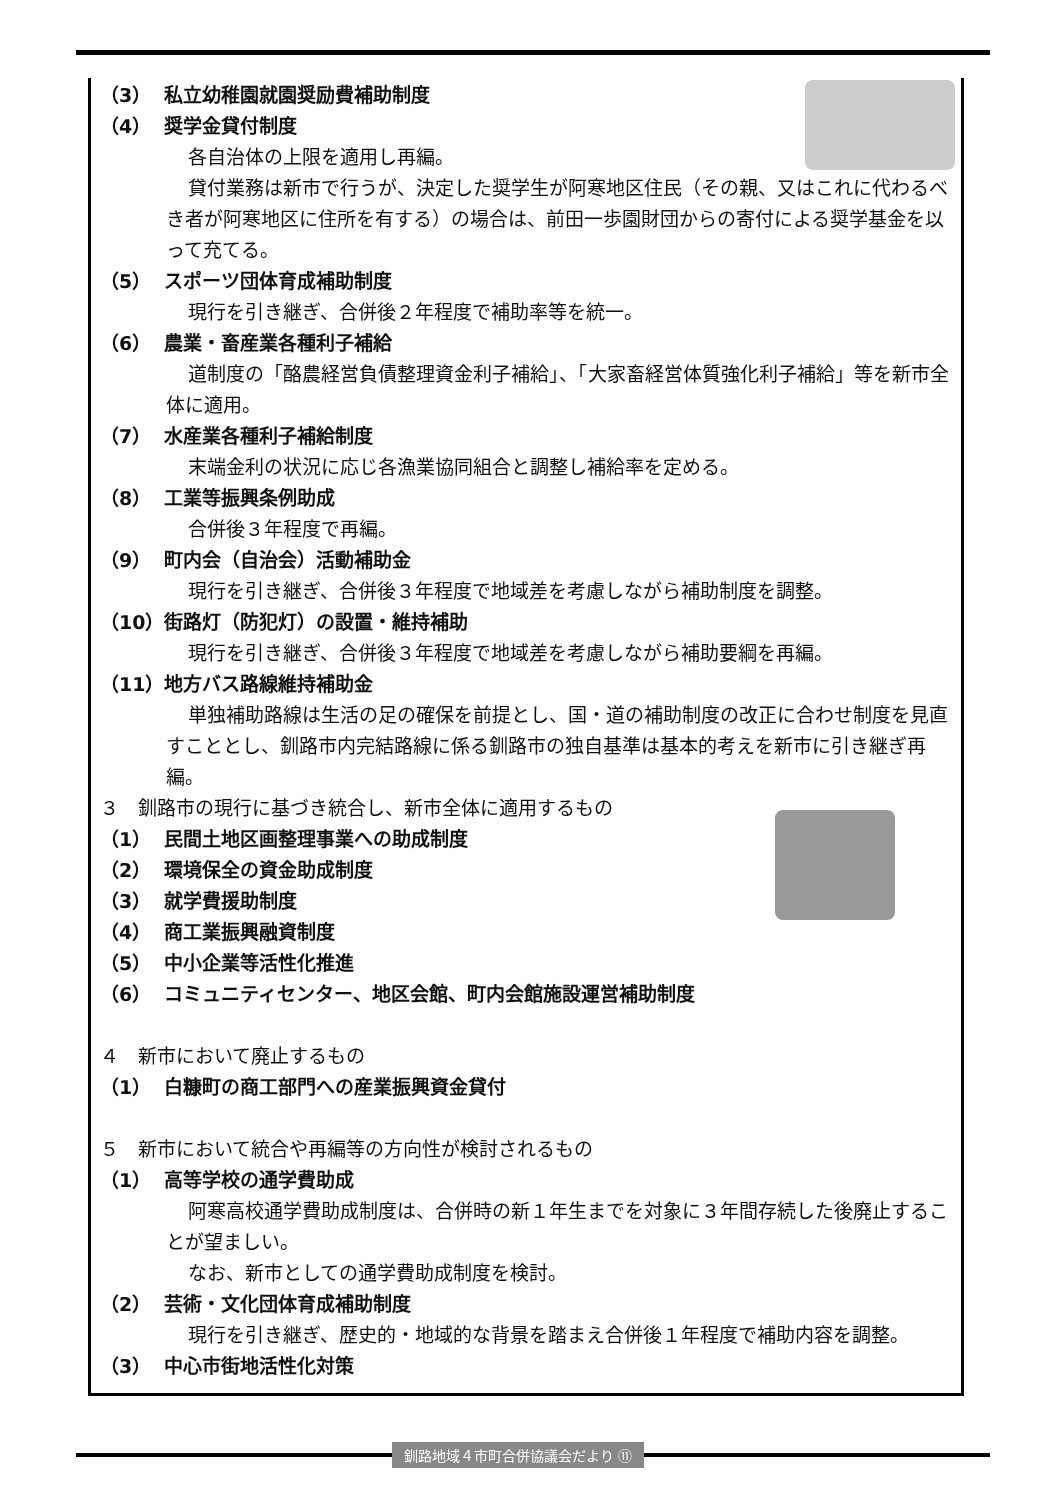（3） 私立幼稚園就園奨励費補助制度
（4） 奨学金貸付制度
各自治体の上限を適用し再編。
貸付業務は新市で行うが、決定した奨学生が阿寒地区住民（その親、又はこれに代わるべき者が阿寒地区に住所を有する）の場合は、前田一歩園財団からの寄付による奨学基金を以って充てる。
（5） スポーツ団体育成補助制度
現行を引き継ぎ、合併後２年程度で補助率等を統一。
（6） 農業・畜産業各種利子補給
道制度の「酪農経営負債整理資金利子補給」、「大家畜経営体質強化利子補給」等を新市全体に適用。
（7） 水産業各種利子補給制度
末端金利の状況に応じ各漁業協同組合と調整し補給率を定める。
（8） 工業等振興条例助成
合併後３年程度で再編。
（9） 町内会（自治会）活動補助金
現行を引き継ぎ、合併後３年程度で地域差を考慮しながら補助制度を調整。
（10） 街路灯（防犯灯）の設置・維持補助
現行を引き継ぎ、合併後３年程度で地域差を考慮しながら補助要綱を再編。
（11） 地方バス路線維持補助金
単独補助路線は生活の足の確保を前提とし、国・道の補助制度の改正に合わせ制度を見直すこととし、釧路市内完結路線に係る釧路市の独自基準は基本的考えを新市に引き継ぎ再編。
３　釧路市の現行に基づき統合し、新市全体に適用するもの
（1） 民間土地区画整理事業への助成制度
（2） 環境保全の資金助成制度
（3） 就学費援助制度
（4） 商工業振興融資制度
（5） 中小企業等活性化推進
（6） コミュニティセンター、地区会館、町内会館施設運営補助制度
４　新市において廃止するもの
（1） 白糠町の商工部門への産業振興資金貸付
５　新市において統合や再編等の方向性が検討されるもの
（1） 高等学校の通学費助成
阿寒高校通学費助成制度は、合併時の新１年生までを対象に３年間存続した後廃止することが望ましい。
なお、新市としての通学費助成制度を検討。
（2） 芸術・文化団体育成補助制度
現行を引き継ぎ、歴史的・地域的な背景を踏まえ合併後１年程度で補助内容を調整。
（3） 中心市街地活性化対策
釧路地域４市町合併協議会だより ⑪